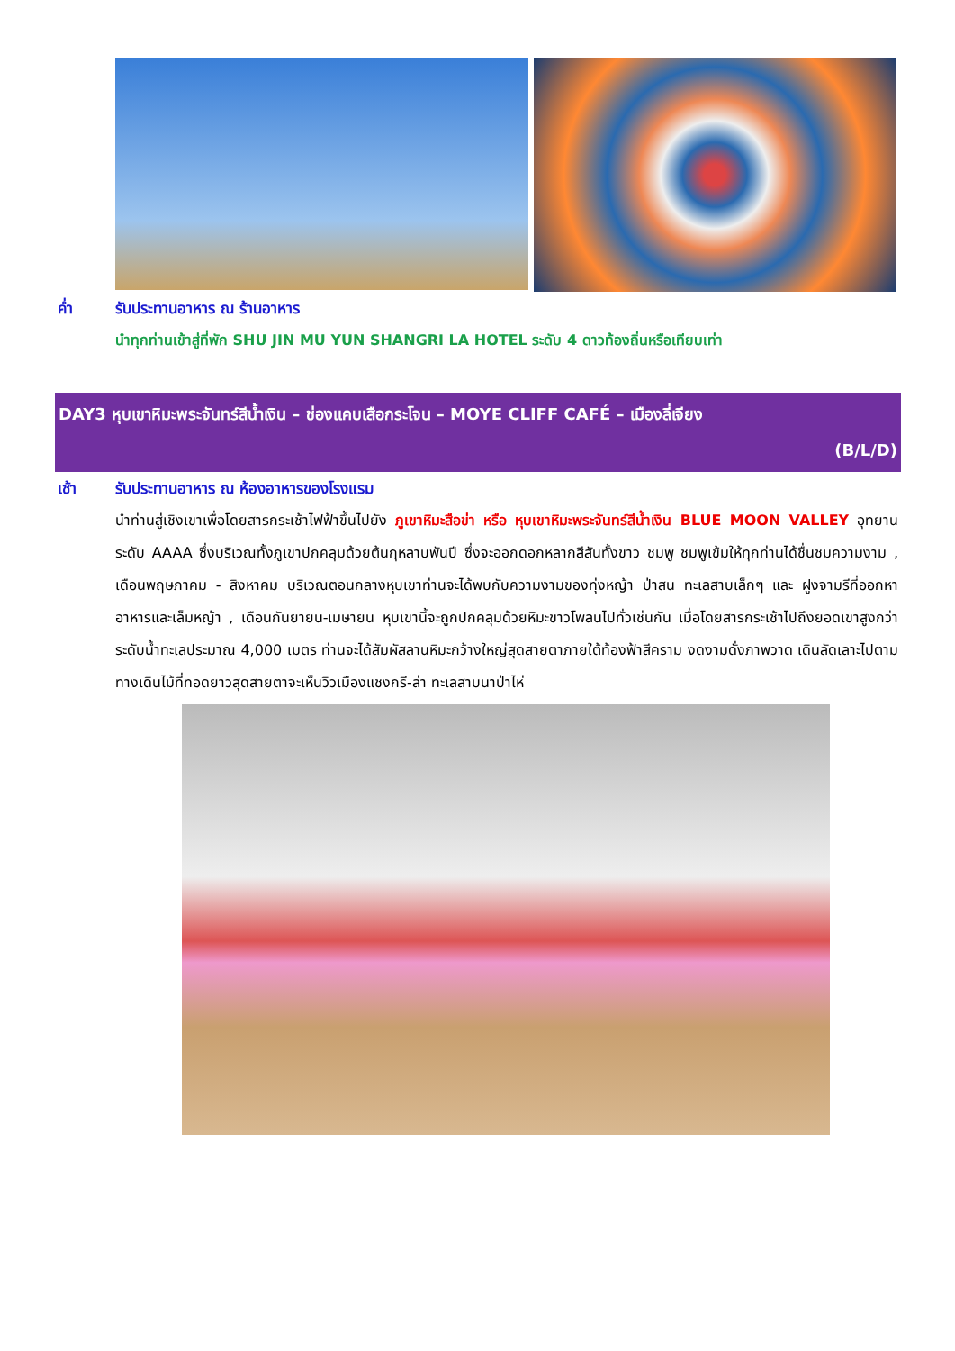ค่ำ รับประทานอาหาร ณ ร้านอาหาร
นำทุกท่านเข้าสู่ที่พัก SHU JIN MU YUN SHANGRI LA HOTEL ระดับ 4 ดาวท้องถิ่นหรือเทียบเท่า
DAY3 หุบเขาหิมะพระจันทร์สีน้ำเงิน – ช่องแคบเสือกระโจน – MOYE CLIFF CAFÉ – เมืองลี่เจียง
(B/L/D)
เช้า รับประทานอาหาร ณ ห้องอาหารของโรงแรม
นำท่านสู่เชิงเขาเพื่อโดยสารกระเช้าไฟฟ้าขึ้นไปยัง ภูเขาหิมะสือข่า หรือ หุบเขาหิมะพระจันทร์สีน้ำเงิน BLUE MOON VALLEY อุทยานระดับ AAAA ซึ่งบริเวณทั้งภูเขาปกคลุมด้วยต้นกุหลาบพันปี ซึ่งจะออกดอกหลากสีสันทั้งขาว ชมพู ชมพูเข้มให้ทุกท่านได้ชื่นชมความงาม , เดือนพฤษภาคม - สิงหาคม บริเวณตอนกลางหุบเขาท่านจะได้พบกับความงามของทุ่งหญ้า ป่าสน ทะเลสาบเล็กๆ และ ฝูงจามรีที่ออกหาอาหารและเล็มหญ้า , เดือนกันยายน-เมษายน หุบเขานี้จะถูกปกคลุมด้วยหิมะขาวโพลนไปทั่วเช่นกัน เมื่อโดยสารกระเช้าไปถึงยอดเขาสูงกว่าระดับน้ำทะเลประมาณ 4,000 เมตร ท่านจะได้สัมผัสลานหิมะกว้างใหญ่สุดสายตาภายใต้ท้องฟ้าสีคราม งดงามดั่งภาพวาด เดินลัดเลาะไปตามทางเดินไม้ที่ทอดยาวสุดสายตาจะเห็นวิวเมืองแชงกรี-ล่า ทะเลสาบนาป่าไห่